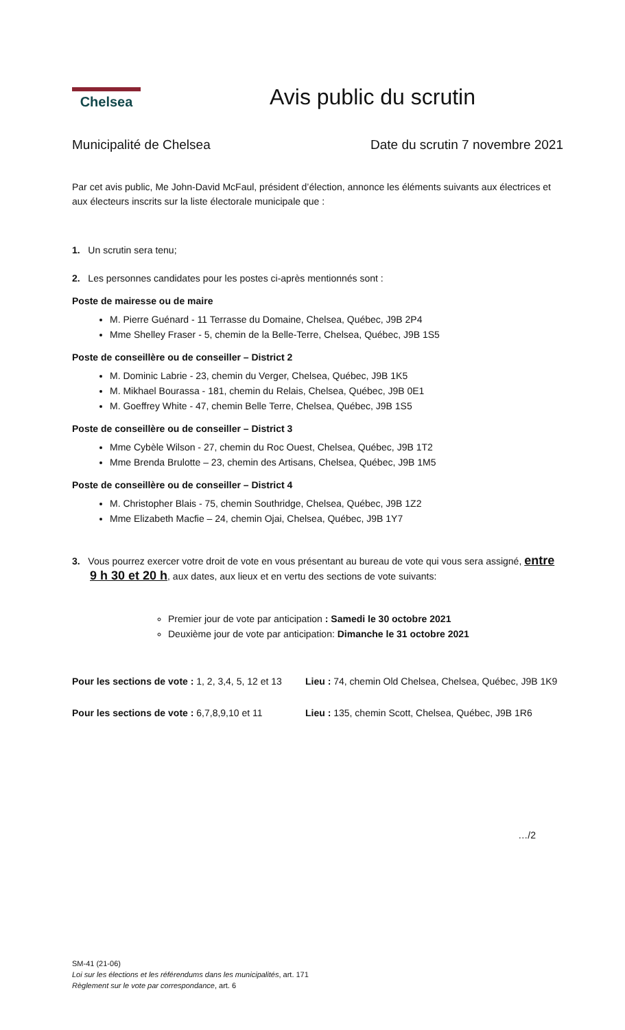Chelsea
Avis public du scrutin
Municipalité de Chelsea Date du scrutin 7 novembre 2021
Par cet avis public, Me John-David McFaul, président d’élection, annonce les éléments suivants aux électrices et aux électeurs inscrits sur la liste électorale municipale que :
1. Un scrutin sera tenu;
2. Les personnes candidates pour les postes ci-après mentionnés sont :
Poste de mairesse ou de maire
M. Pierre Guénard - 11 Terrasse du Domaine, Chelsea, Québec, J9B 2P4
Mme Shelley Fraser - 5, chemin de la Belle-Terre, Chelsea, Québec, J9B 1S5
Poste de conseillère ou de conseiller – District 2
M. Dominic Labrie - 23, chemin du Verger, Chelsea, Québec, J9B 1K5
M. Mikhael Bourassa - 181, chemin du Relais, Chelsea, Québec, J9B 0E1
M. Goeffrey White - 47, chemin Belle Terre, Chelsea, Québec, J9B 1S5
Poste de conseillère ou de conseiller – District 3
Mme Cybèle Wilson - 27, chemin du Roc Ouest, Chelsea, Québec, J9B 1T2
Mme Brenda Brulotte – 23, chemin des Artisans, Chelsea, Québec, J9B 1M5
Poste de conseillère ou de conseiller – District 4
M. Christopher Blais - 75, chemin Southridge, Chelsea, Québec, J9B 1Z2
Mme Elizabeth Macfie – 24, chemin Ojai, Chelsea, Québec, J9B 1Y7
3. Vous pourrez exercer votre droit de vote en vous présentant au bureau de vote qui vous sera assigné, entre 9 h 30 et 20 h, aux dates, aux lieux et en vertu des sections de vote suivants:
Premier jour de vote par anticipation : Samedi le 30 octobre 2021
Deuxième jour de vote par anticipation: Dimanche le 31 octobre 2021
Pour les sections de vote : 1, 2, 3,4, 5, 12 et 13 Lieu : 74, chemin Old Chelsea, Chelsea, Québec, J9B 1K9
Pour les sections de vote : 6,7,8,9,10 et 11 Lieu : 135, chemin Scott, Chelsea, Québec, J9B 1R6
…/2
SM-41 (21-06)
Loi sur les élections et les référendums dans les municipalités, art. 171
Règlement sur le vote par correspondance, art. 6